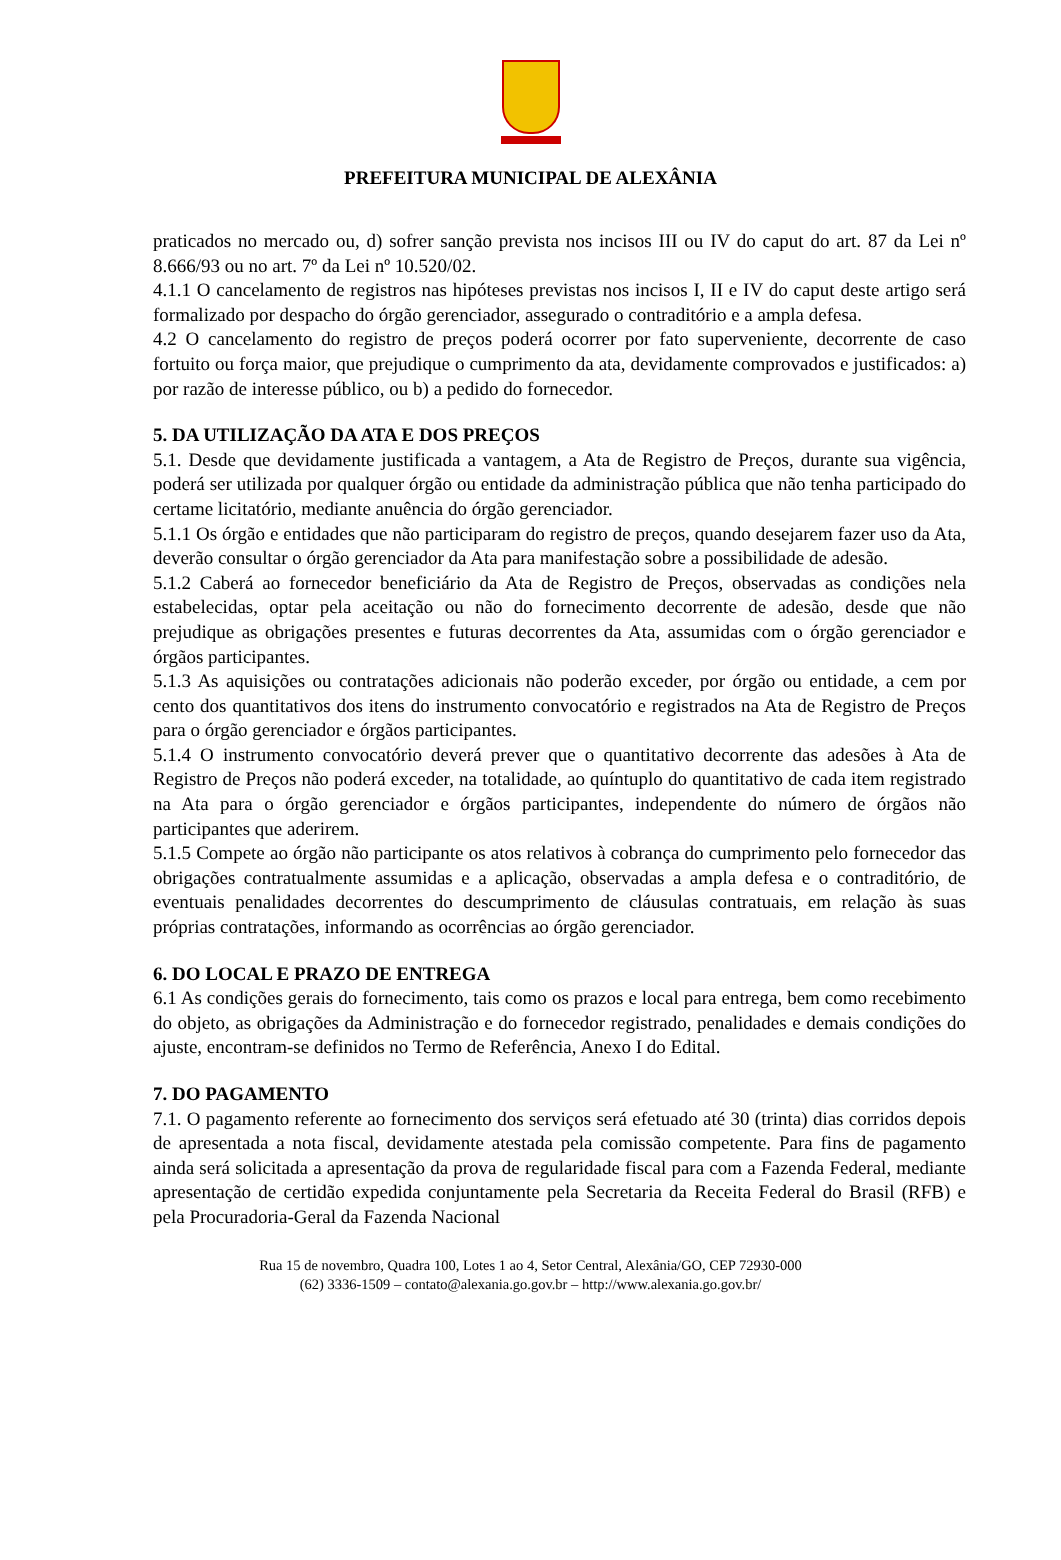PREFEITURA MUNICIPAL DE ALEXÂNIA
praticados no mercado ou, d) sofrer sanção prevista nos incisos III ou IV do caput do art. 87 da Lei nº 8.666/93 ou no art. 7º da Lei nº 10.520/02.
4.1.1 O cancelamento de registros nas hipóteses previstas nos incisos I, II e IV do caput deste artigo será formalizado por despacho do órgão gerenciador, assegurado o contraditório e a ampla defesa.
4.2 O cancelamento do registro de preços poderá ocorrer por fato superveniente, decorrente de caso fortuito ou força maior, que prejudique o cumprimento da ata, devidamente comprovados e justificados: a) por razão de interesse público, ou b) a pedido do fornecedor.
5. DA UTILIZAÇÃO DA ATA E DOS PREÇOS
5.1. Desde que devidamente justificada a vantagem, a Ata de Registro de Preços, durante sua vigência, poderá ser utilizada por qualquer órgão ou entidade da administração pública que não tenha participado do certame licitatório, mediante anuência do órgão gerenciador.
5.1.1 Os órgão e entidades que não participaram do registro de preços, quando desejarem fazer uso da Ata, deverão consultar o órgão gerenciador da Ata para manifestação sobre a possibilidade de adesão.
5.1.2 Caberá ao fornecedor beneficiário da Ata de Registro de Preços, observadas as condições nela estabelecidas, optar pela aceitação ou não do fornecimento decorrente de adesão, desde que não prejudique as obrigações presentes e futuras decorrentes da Ata, assumidas com o órgão gerenciador e órgãos participantes.
5.1.3 As aquisições ou contratações adicionais não poderão exceder, por órgão ou entidade, a cem por cento dos quantitativos dos itens do instrumento convocatório e registrados na Ata de Registro de Preços para o órgão gerenciador e órgãos participantes.
5.1.4 O instrumento convocatório deverá prever que o quantitativo decorrente das adesões à Ata de Registro de Preços não poderá exceder, na totalidade, ao quíntuplo do quantitativo de cada item registrado na Ata para o órgão gerenciador e órgãos participantes, independente do número de órgãos não participantes que aderirem.
5.1.5 Compete ao órgão não participante os atos relativos à cobrança do cumprimento pelo fornecedor das obrigações contratualmente assumidas e a aplicação, observadas a ampla defesa e o contraditório, de eventuais penalidades decorrentes do descumprimento de cláusulas contratuais, em relação às suas próprias contratações, informando as ocorrências ao órgão gerenciador.
6. DO LOCAL E PRAZO DE ENTREGA
6.1 As condições gerais do fornecimento, tais como os prazos e local para entrega, bem como recebimento do objeto, as obrigações da Administração e do fornecedor registrado, penalidades e demais condições do ajuste, encontram-se definidos no Termo de Referência, Anexo I do Edital.
7. DO PAGAMENTO
7.1. O pagamento referente ao fornecimento dos serviços será efetuado até 30 (trinta) dias corridos depois de apresentada a nota fiscal, devidamente atestada pela comissão competente. Para fins de pagamento ainda será solicitada a apresentação da prova de regularidade fiscal para com a Fazenda Federal, mediante apresentação de certidão expedida conjuntamente pela Secretaria da Receita Federal do Brasil (RFB) e pela Procuradoria-Geral da Fazenda Nacional
Rua 15 de novembro, Quadra 100, Lotes 1 ao 4, Setor Central, Alexânia/GO, CEP 72930-000
(62) 3336-1509 – contato@alexania.go.gov.br – http://www.alexania.go.gov.br/